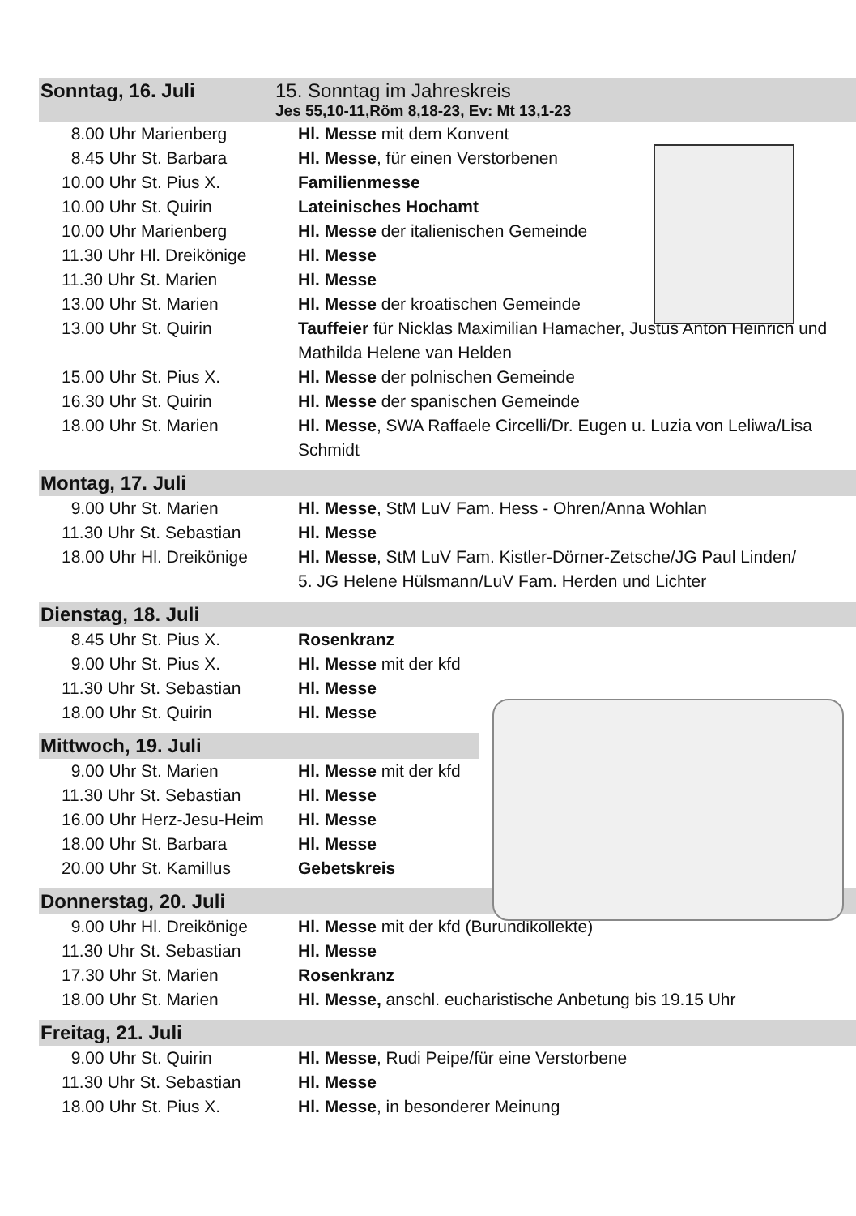Sonntag, 16. Juli 15. Sonntag im Jahreskreis
Jes 55,10-11,Röm 8,18-23, Ev: Mt 13,1-23
| 8.00 Uhr Marienberg | Hl. Messe mit dem Konvent |
| 8.45 Uhr St. Barbara | Hl. Messe , für einen Verstorbenen |
| 10.00 Uhr St. Pius X. | Familienmesse |
| 10.00 Uhr St. Quirin | Lateinisches Hochamt |
| 10.00 Uhr Marienberg | Hl. Messe der italienischen Gemeinde |
| 11.30 Uhr Hl. Dreikönige | Hl. Messe |
| 11.30 Uhr St. Marien | Hl. Messe |
| 13.00 Uhr St. Marien | Hl. Messe der kroatischen Gemeinde |
| 13.00 Uhr St. Quirin | Tauffeier für Nicklas Maximilian Hamacher, Justus Anton Heinrich und Mathilda Helene van Helden |
| 15.00 Uhr St. Pius X. | Hl. Messe der polnischen Gemeinde |
| 16.30 Uhr St. Quirin | Hl. Messe der spanischen Gemeinde |
| 18.00 Uhr St. Marien | Hl. Messe , SWA Raffaele Circelli/Dr. Eugen u. Luzia von Leliwa/Lisa Schmidt |
Montag, 17. Juli
| 9.00 Uhr St. Marien | Hl. Messe , StM LuV Fam. Hess - Ohren/Anna Wohlan |
| 11.30 Uhr St. Sebastian | Hl. Messe |
| 18.00 Uhr Hl. Dreikönige | Hl. Messe , StM LuV Fam. Kistler-Dörner-Zetsche/JG Paul Linden/ 5. JG Helene Hülsmann/LuV Fam. Herden und Lichter |
Dienstag, 18. Juli
| 8.45 Uhr St. Pius X. | Rosenkranz |
| 9.00 Uhr St. Pius X. | Hl. Messe mit der kfd |
| 11.30 Uhr St. Sebastian | Hl. Messe |
| 18.00 Uhr St. Quirin | Hl. Messe |
Mittwoch, 19. Juli
| 9.00 Uhr St. Marien | Hl. Messe mit der kfd |
| 11.30 Uhr St. Sebastian | Hl. Messe |
| 16.00 Uhr Herz-Jesu-Heim | Hl. Messe |
| 18.00 Uhr St. Barbara | Hl. Messe |
| 20.00 Uhr St. Kamillus | Gebetskreis |
Donnerstag, 20. Juli
| 9.00 Uhr Hl. Dreikönige | Hl. Messe mit der kfd (Burundikollekte) |
| 11.30 Uhr St. Sebastian | Hl. Messe |
| 17.30 Uhr St. Marien | Rosenkranz |
| 18.00 Uhr St. Marien | Hl. Messe, anschl. eucharistische Anbetung bis 19.15 Uhr |
Freitag, 21. Juli
| 9.00 Uhr St. Quirin | Hl. Messe , Rudi Peipe/für eine Verstorbene |
| 11.30 Uhr St. Sebastian | Hl. Messe |
| 18.00 Uhr St. Pius X. | Hl. Messe , in besonderer Meinung |